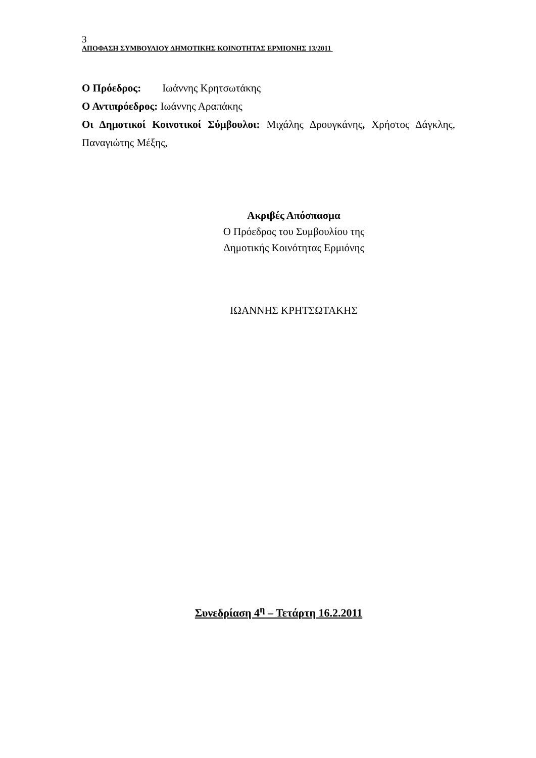3
ΑΠΟΦΑΣΗ ΣΥΜΒΟΥΛΙΟΥ ΔΗΜΟΤΙΚΗΣ ΚΟΙΝΟΤΗΤΑΣ ΕΡΜΙΟΝΗΣ 13/2011
Ο Πρόεδρος: Ιωάννης Κρητσωτάκης
Ο Αντιπρόεδρος: Ιωάννης Αραπάκης
Οι Δημοτικοί Κοινοτικοί Σύμβουλοι: Μιχάλης Δρουγκάνης, Χρήστος Δάγκλης, Παναγιώτης Μέξης,
Ακριβές Απόσπασμα
Ο Πρόεδρος του Συμβουλίου της
Δημοτικής Κοινότητας Ερμιόνης
ΙΩΑΝΝΗΣ ΚΡΗΤΣΩΤΑΚΗΣ
Συνεδρίαση 4<sup>η</sup> – Τετάρτη 16.2.2011